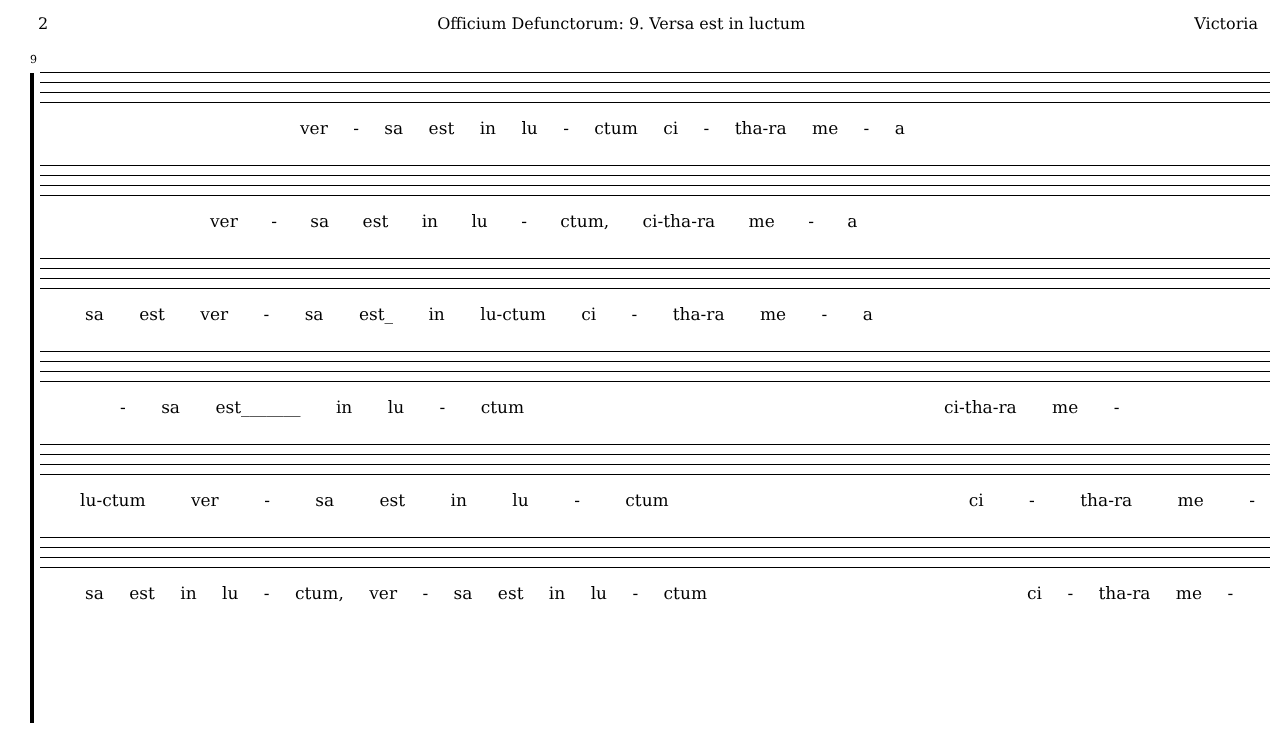2 Officium Defunctorum: 9. Versa est in luctum Victoria
9
ver - sa est in lu - ctum ci - tha-ra me - a
ver - sa est in lu - ctum, ci-tha-ra me - a
sa est ver - sa est_ in lu-ctum ci - tha-ra me - a
- sa est_______ in lu - ctum ci-tha-ra me -
lu-ctum ver - sa est in lu - ctum ci - tha-ra me -
sa est in lu - ctum, ver - sa est in lu - ctum ci - tha-ra me -